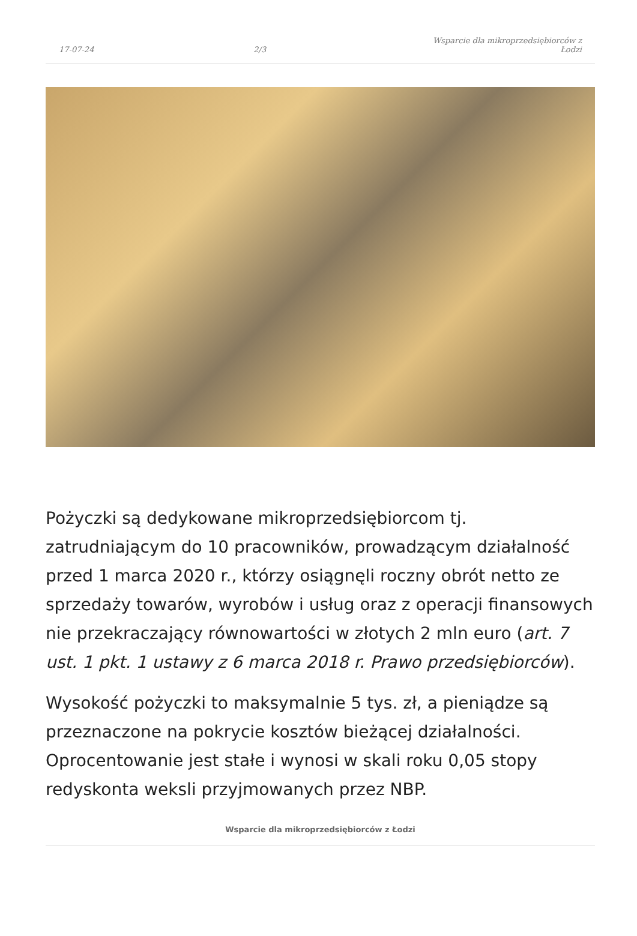17-07-24 2/3 Wsparcie dla mikroprzedsiębiorców z Łodzi
Pożyczki są dedykowane mikroprzedsiębiorcom tj. zatrudniającym do 10 pracowników, prowadzącym działalność przed 1 marca 2020 r., którzy osiągnęli roczny obrót netto ze sprzedaży towarów, wyrobów i usług oraz z operacji finansowych nie przekraczający równowartości w złotych 2 mln euro (art. 7 ust. 1 pkt. 1 ustawy z 6 marca 2018 r. Prawo przedsiębiorców).
Wysokość pożyczki to maksymalnie 5 tys. zł, a pieniądze są przeznaczone na pokrycie kosztów bieżącej działalności. Oprocentowanie jest stałe i wynosi w skali roku 0,05 stopy redyskonta weksli przyjmowanych przez NBP.
Wsparcie dla mikroprzedsiębiorców z Łodzi